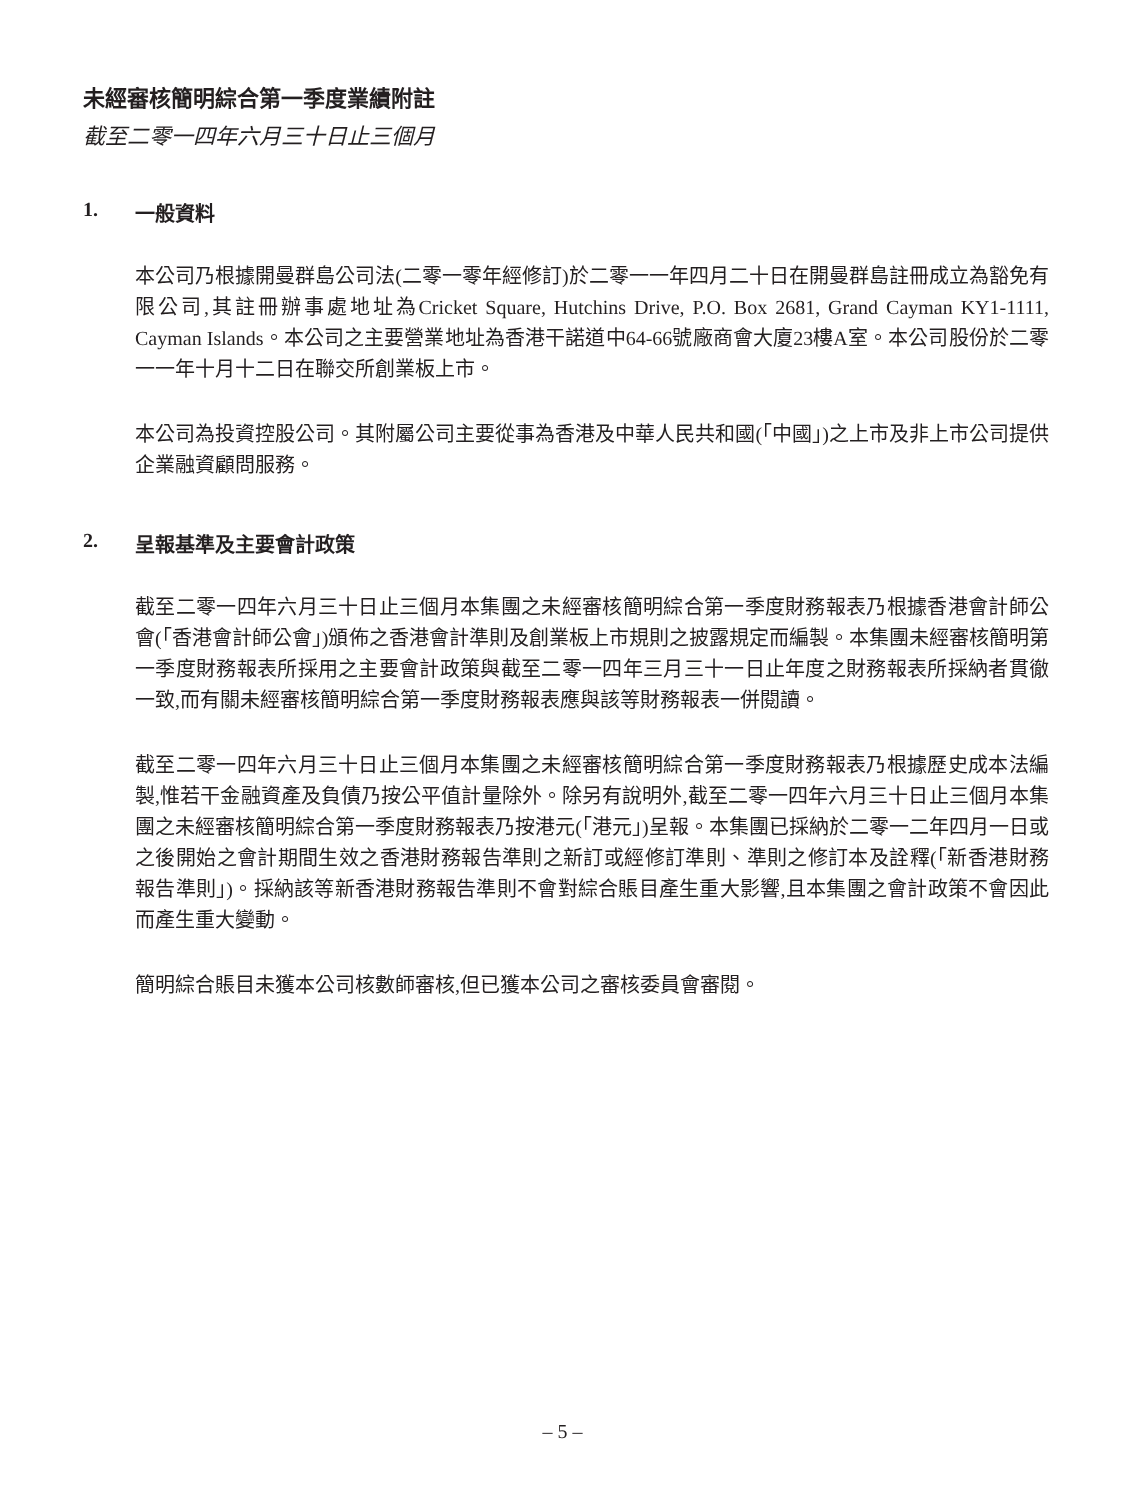未經審核簡明綜合第一季度業績附註
截至二零一四年六月三十日止三個月
1. 一般資料
本公司乃根據開曼群島公司法(二零一零年經修訂)於二零一一年四月二十日在開曼群島註冊成立為豁免有限公司,其註冊辦事處地址為Cricket Square, Hutchins Drive, P.O. Box 2681, Grand Cayman KY1-1111, Cayman Islands。本公司之主要營業地址為香港干諾道中64-66號廠商會大廈23樓A室。本公司股份於二零一一年十月十二日在聯交所創業板上市。
本公司為投資控股公司。其附屬公司主要從事為香港及中華人民共和國(「中國」)之上市及非上市公司提供企業融資顧問服務。
2. 呈報基準及主要會計政策
截至二零一四年六月三十日止三個月本集團之未經審核簡明綜合第一季度財務報表乃根據香港會計師公會(「香港會計師公會」)頒佈之香港會計準則及創業板上市規則之披露規定而編製。本集團未經審核簡明第一季度財務報表所採用之主要會計政策與截至二零一四年三月三十一日止年度之財務報表所採納者貫徹一致,而有關未經審核簡明綜合第一季度財務報表應與該等財務報表一併閱讀。
截至二零一四年六月三十日止三個月本集團之未經審核簡明綜合第一季度財務報表乃根據歷史成本法編製,惟若干金融資產及負債乃按公平值計量除外。除另有說明外,截至二零一四年六月三十日止三個月本集團之未經審核簡明綜合第一季度財務報表乃按港元(「港元」)呈報。本集團已採納於二零一二年四月一日或之後開始之會計期間生效之香港財務報告準則之新訂或經修訂準則、準則之修訂本及詮釋(「新香港財務報告準則」)。採納該等新香港財務報告準則不會對綜合賬目產生重大影響,且本集團之會計政策不會因此而產生重大變動。
簡明綜合賬目未獲本公司核數師審核,但已獲本公司之審核委員會審閱。
– 5 –